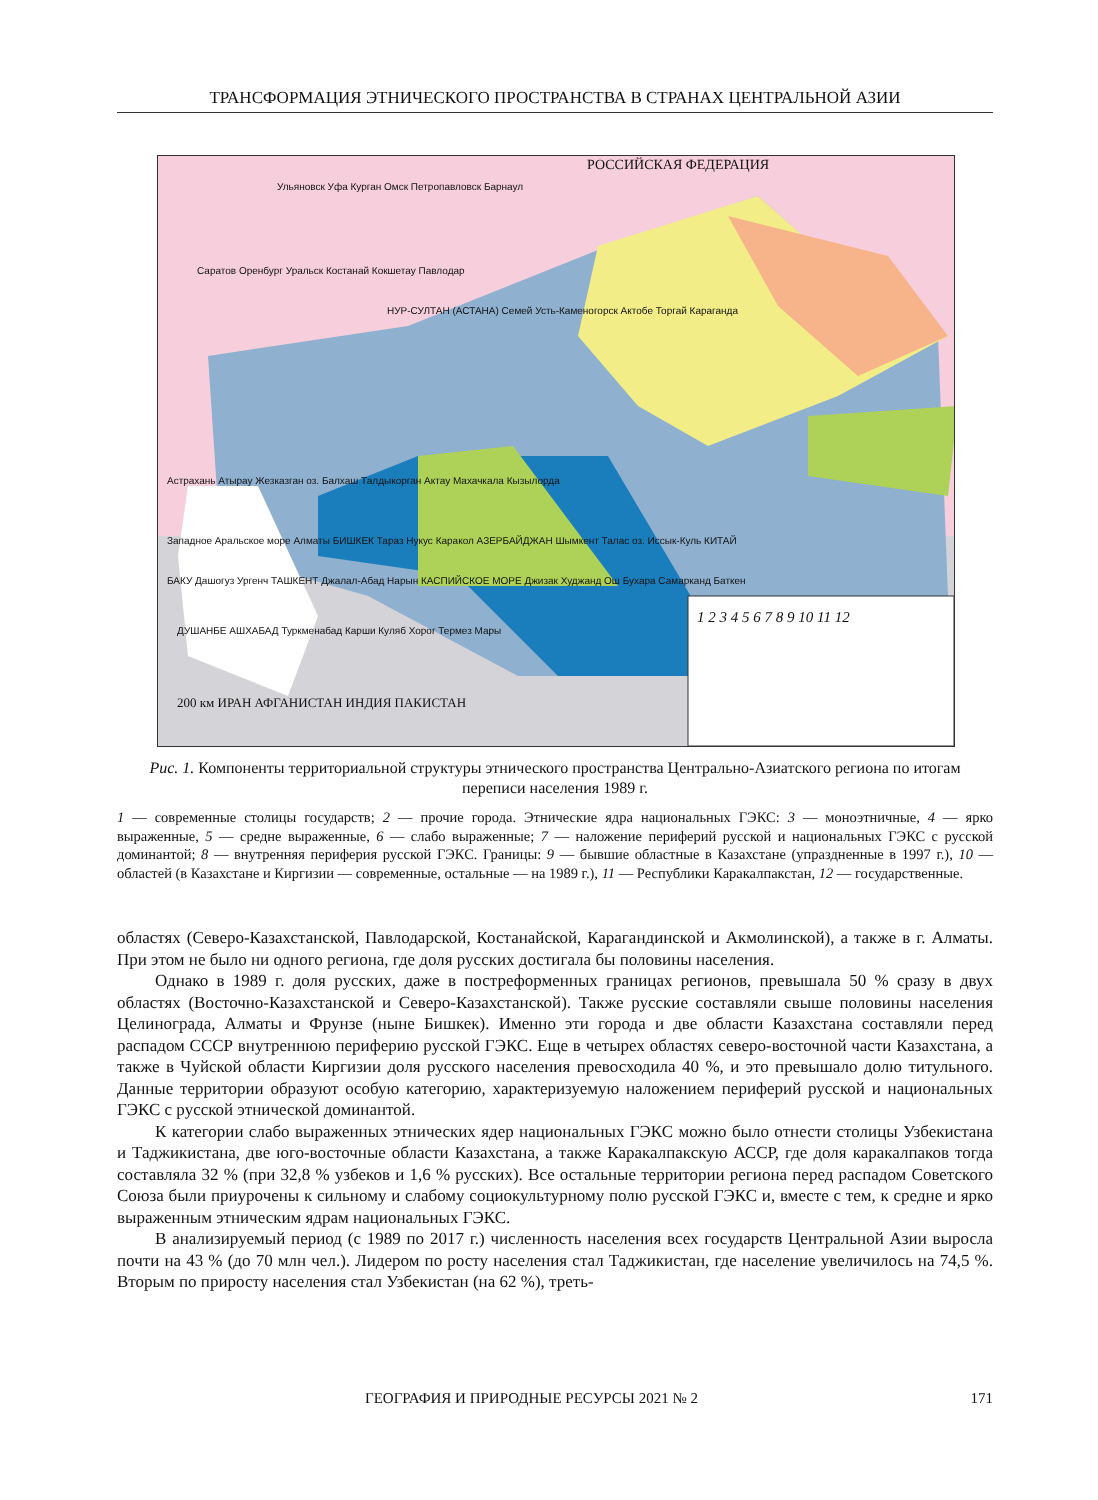ТРАНСФОРМАЦИЯ ЭТНИЧЕСКОГО ПРОСТРАНСТВА В СТРАНАХ ЦЕНТРАЛЬНОЙ АЗИИ
РОССИЙСКАЯ ФЕДЕРАЦИЯ
Ульяновск Уфа Курган Омск Петропавловск Барнаул
Саратов Оренбург Уральск Костанай Кокшетау Павлодар
НУР-СУЛТАН (АСТАНА) Семей Усть-Каменогорск Актобе Торгай Караганда
Астрахань Атырау Жезказган оз. Балхаш Талдыкорган Актау Махачкала Кызылорда
Западное Аральское море Алматы БИШКЕК Тараз Нукус Каракол АЗЕРБАЙДЖАН Шымкент Талас оз. Иссык-Куль КИТАЙ
БАКУ Дашогуз Ургенч ТАШКЕНТ Джалал-Абад Нарын КАСПИЙСКОЕ МОРЕ Джизак Худжанд Ош Бухара Самарканд Баткен
ДУШАНБЕ АШХАБАД Туркменабад Карши Куляб Хорог Термез Мары
200 км ИРАН АФГАНИСТАН ИНДИЯ ПАКИСТАН
1 2 3 4 5 6 7 8 9 10 11 12
Рис. 1. Компоненты территориальной структуры этнического пространства Центрально-Азиатского региона по итогам переписи населения 1989 г.
1 — современные столицы государств; 2 — прочие города. Этнические ядра национальных ГЭКС: 3 — моноэтничные, 4 — ярко выраженные, 5 — средне выраженные, 6 — слабо выраженные; 7 — наложение периферий русской и национальных ГЭКС с русской доминантой; 8 — внутренняя периферия русской ГЭКС. Границы: 9 — бывшие областные в Казахстане (упраздненные в 1997 г.), 10 — областей (в Казахстане и Киргизии — современные, остальные — на 1989 г.), 11 — Республики Каракалпакстан, 12 — государственные.
областях (Северо-Казахстанской, Павлодарской, Костанайской, Карагандинской и Акмолинской), а также в г. Алматы. При этом не было ни одного региона, где доля русских достигала бы половины населения.
Однако в 1989 г. доля русских, даже в постреформенных границах регионов, превышала 50 % сразу в двух областях (Восточно-Казахстанской и Северо-Казахстанской). Также русские составляли свыше половины населения Целинограда, Алматы и Фрунзе (ныне Бишкек). Именно эти города и две области Казахстана составляли перед распадом СССР внутреннюю периферию русской ГЭКС. Еще в четырех областях северо-восточной части Казахстана, а также в Чуйской области Киргизии доля русского населения превосходила 40 %, и это превышало долю титульного. Данные территории образуют особую категорию, характеризуемую наложением периферий русской и национальных ГЭКС с русской этнической доминантой.
К категории слабо выраженных этнических ядер национальных ГЭКС можно было отнести столицы Узбекистана и Таджикистана, две юго-восточные области Казахстана, а также Каракалпакскую АССР, где доля каракалпаков тогда составляла 32 % (при 32,8 % узбеков и 1,6 % русских). Все остальные территории региона перед распадом Советского Союза были приурочены к сильному и слабому социокультурному полю русской ГЭКС и, вместе с тем, к средне и ярко выраженным этническим ядрам национальных ГЭКС.
В анализируемый период (с 1989 по 2017 г.) численность населения всех государств Центральной Азии выросла почти на 43 % (до 70 млн чел.). Лидером по росту населения стал Таджикистан, где население увеличилось на 74,5 %. Вторым по приросту населения стал Узбекистан (на 62 %), треть-
ГЕОГРАФИЯ И ПРИРОДНЫЕ РЕСУРСЫ 2021 № 2 171